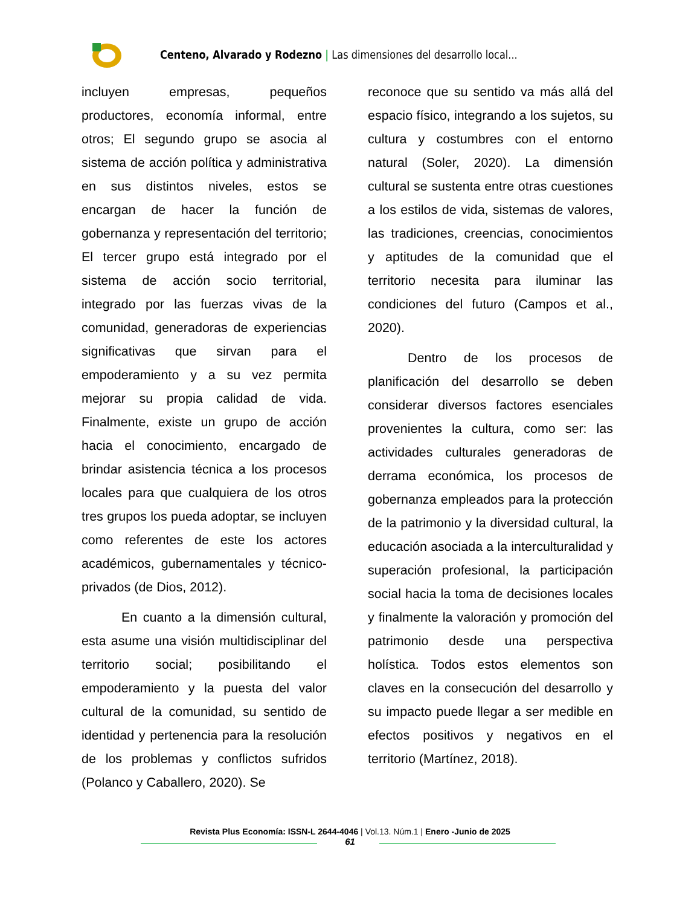Centeno, Alvarado y Rodezno | Las dimensiones del desarrollo local...
incluyen empresas, pequeños productores, economía informal, entre otros; El segundo grupo se asocia al sistema de acción política y administrativa en sus distintos niveles, estos se encargan de hacer la función de gobernanza y representación del territorio; El tercer grupo está integrado por el sistema de acción socio territorial, integrado por las fuerzas vivas de la comunidad, generadoras de experiencias significativas que sirvan para el empoderamiento y a su vez permita mejorar su propia calidad de vida. Finalmente, existe un grupo de acción hacia el conocimiento, encargado de brindar asistencia técnica a los procesos locales para que cualquiera de los otros tres grupos los pueda adoptar, se incluyen como referentes de este los actores académicos, gubernamentales y técnico-privados (de Dios, 2012).
En cuanto a la dimensión cultural, esta asume una visión multidisciplinar del territorio social; posibilitando el empoderamiento y la puesta del valor cultural de la comunidad, su sentido de identidad y pertenencia para la resolución de los problemas y conflictos sufridos (Polanco y Caballero, 2020). Se
reconoce que su sentido va más allá del espacio físico, integrando a los sujetos, su cultura y costumbres con el entorno natural (Soler, 2020). La dimensión cultural se sustenta entre otras cuestiones a los estilos de vida, sistemas de valores, las tradiciones, creencias, conocimientos y aptitudes de la comunidad que el territorio necesita para iluminar las condiciones del futuro (Campos et al., 2020).
Dentro de los procesos de planificación del desarrollo se deben considerar diversos factores esenciales provenientes la cultura, como ser: las actividades culturales generadoras de derrama económica, los procesos de gobernanza empleados para la protección de la patrimonio y la diversidad cultural, la educación asociada a la interculturalidad y superación profesional, la participación social hacia la toma de decisiones locales y finalmente la valoración y promoción del patrimonio desde una perspectiva holística. Todos estos elementos son claves en la consecución del desarrollo y su impacto puede llegar a ser medible en efectos positivos y negativos en el territorio (Martínez, 2018).
Revista Plus Economía: ISSN-L 2644-4046 | Vol.13. Núm.1 | Enero -Junio de 2025
61